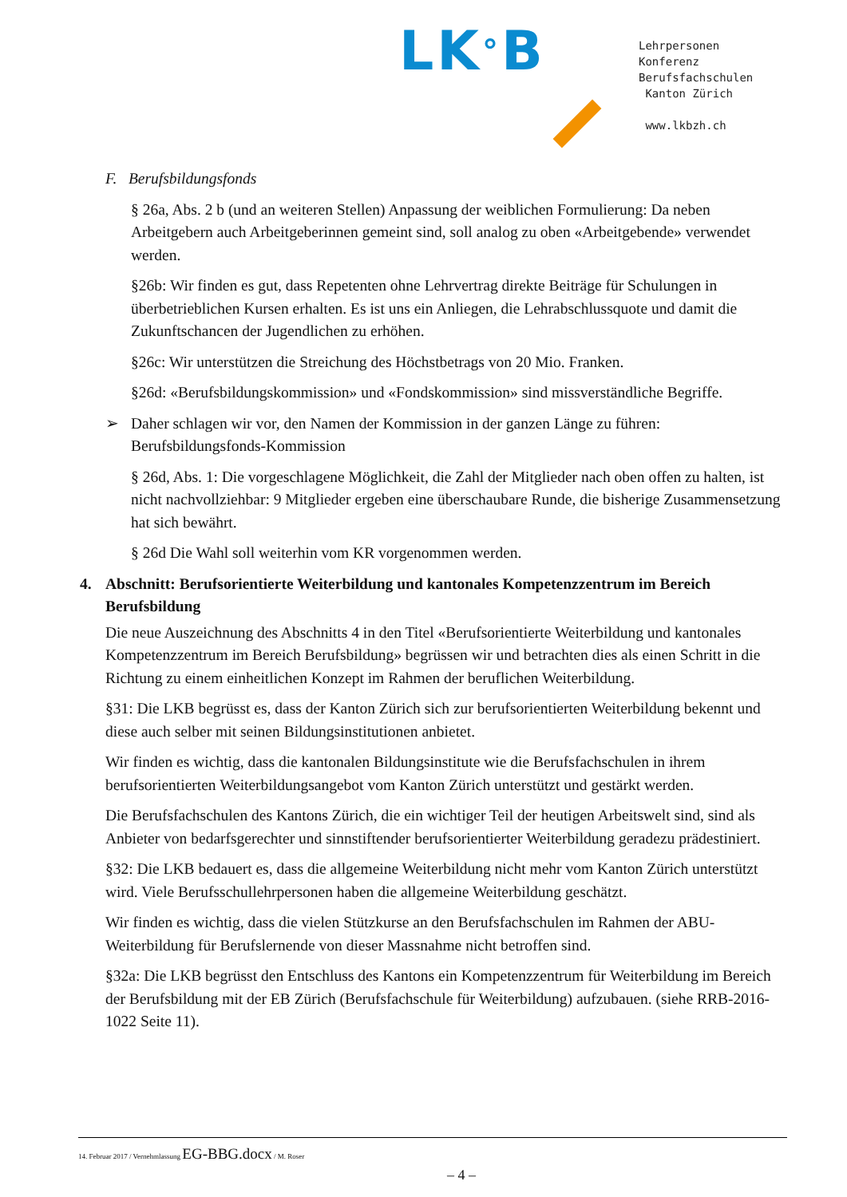LK°B
Lehrpersonen
Konferenz
Berufsfachschulen
Kanton Zürich
www.lkbzh.ch
F. Berufsbildungsfonds
§ 26a, Abs. 2 b (und an weiteren Stellen) Anpassung der weiblichen Formulierung: Da neben Arbeitgebern auch Arbeitgeberinnen gemeint sind, soll analog zu oben «Arbeitgebende» verwendet werden.
§26b: Wir finden es gut, dass Repetenten ohne Lehrvertrag direkte Beiträge für Schulungen in überbetrieblichen Kursen erhalten. Es ist uns ein Anliegen, die Lehrabschlussquote und damit die Zukunftschancen der Jugendlichen zu erhöhen.
§26c: Wir unterstützen die Streichung des Höchstbetrags von 20 Mio. Franken.
§26d: «Berufsbildungskommission» und «Fondskommission» sind missverständliche Begriffe.
➢ Daher schlagen wir vor, den Namen der Kommission in der ganzen Länge zu führen: Berufsbildungsfonds-Kommission
§ 26d, Abs. 1: Die vorgeschlagene Möglichkeit, die Zahl der Mitglieder nach oben offen zu halten, ist nicht nachvollziehbar: 9 Mitglieder ergeben eine überschaubare Runde, die bisherige Zusammensetzung hat sich bewährt.
§ 26d Die Wahl soll weiterhin vom KR vorgenommen werden.
4. Abschnitt: Berufsorientierte Weiterbildung und kantonales Kompetenzzentrum im Bereich Berufsbildung
Die neue Auszeichnung des Abschnitts 4 in den Titel «Berufsorientierte Weiterbildung und kantonales Kompetenzzentrum im Bereich Berufsbildung» begrüssen wir und betrachten dies als einen Schritt in die Richtung zu einem einheitlichen Konzept im Rahmen der beruflichen Weiterbildung.
§31: Die LKB begrüsst es, dass der Kanton Zürich sich zur berufsorientierten Weiterbildung bekennt und diese auch selber mit seinen Bildungsinstitutionen anbietet.
Wir finden es wichtig, dass die kantonalen Bildungsinstitute wie die Berufsfachschulen in ihrem berufsorientierten Weiterbildungsangebot vom Kanton Zürich unterstützt und gestärkt werden.
Die Berufsfachschulen des Kantons Zürich, die ein wichtiger Teil der heutigen Arbeitswelt sind, sind als Anbieter von bedarfsgerechter und sinnstiftender berufsorientierter Weiterbildung geradezu prädestiniert.
§32: Die LKB bedauert es, dass die allgemeine Weiterbildung nicht mehr vom Kanton Zürich unterstützt wird. Viele Berufsschullehrpersonen haben die allgemeine Weiterbildung geschätzt.
Wir finden es wichtig, dass die vielen Stützkurse an den Berufsfachschulen im Rahmen der ABU-Weiterbildung für Berufslernende von dieser Massnahme nicht betroffen sind.
§32a: Die LKB begrüsst den Entschluss des Kantons ein Kompetenzzentrum für Weiterbildung im Bereich der Berufsbildung mit der EB Zürich (Berufsfachschule für Weiterbildung) aufzubauen. (siehe RRB-2016-1022 Seite 11).
14. Februar 2017 / Vernehmlassung EG-BBG.docx / M. Roser
– 4 –